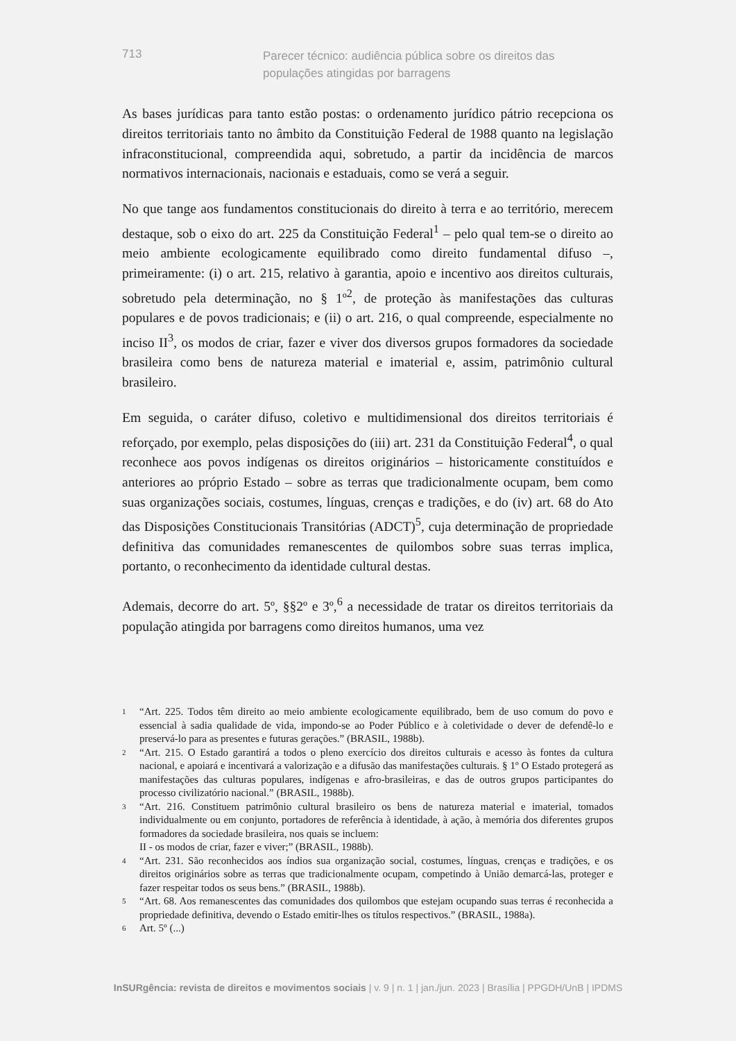713
Parecer técnico: audiência pública sobre os direitos das populações atingidas por barragens
As bases jurídicas para tanto estão postas: o ordenamento jurídico pátrio recepciona os direitos territoriais tanto no âmbito da Constituição Federal de 1988 quanto na legislação infraconstitucional, compreendida aqui, sobretudo, a partir da incidência de marcos normativos internacionais, nacionais e estaduais, como se verá a seguir.
No que tange aos fundamentos constitucionais do direito à terra e ao território, merecem destaque, sob o eixo do art. 225 da Constituição Federal<sup>1</sup> – pelo qual tem-se o direito ao meio ambiente ecologicamente equilibrado como direito fundamental difuso –, primeiramente: (i) o art. 215, relativo à garantia, apoio e incentivo aos direitos culturais, sobretudo pela determinação, no § 1º<sup>2</sup>, de proteção às manifestações das culturas populares e de povos tradicionais; e (ii) o art. 216, o qual compreende, especialmente no inciso II<sup>3</sup>, os modos de criar, fazer e viver dos diversos grupos formadores da sociedade brasileira como bens de natureza material e imaterial e, assim, patrimônio cultural brasileiro.
Em seguida, o caráter difuso, coletivo e multidimensional dos direitos territoriais é reforçado, por exemplo, pelas disposições do (iii) art. 231 da Constituição Federal<sup>4</sup>, o qual reconhece aos povos indígenas os direitos originários – historicamente constituídos e anteriores ao próprio Estado – sobre as terras que tradicionalmente ocupam, bem como suas organizações sociais, costumes, línguas, crenças e tradições, e do (iv) art. 68 do Ato das Disposições Constitucionais Transitórias (ADCT)<sup>5</sup>, cuja determinação de propriedade definitiva das comunidades remanescentes de quilombos sobre suas terras implica, portanto, o reconhecimento da identidade cultural destas.
Ademais, decorre do art. 5º, §§2º e 3º,<sup>6</sup> a necessidade de tratar os direitos territoriais da população atingida por barragens como direitos humanos, uma vez
1 “Art. 225. Todos têm direito ao meio ambiente ecologicamente equilibrado, bem de uso comum do povo e essencial à sadia qualidade de vida, impondo-se ao Poder Público e à coletividade o dever de defendê-lo e preservá-lo para as presentes e futuras gerações.” (BRASIL, 1988b).
2 “Art. 215. O Estado garantirá a todos o pleno exercício dos direitos culturais e acesso às fontes da cultura nacional, e apoiará e incentivará a valorização e a difusão das manifestações culturais. § 1º O Estado protegerá as manifestações das culturas populares, indígenas e afro-brasileiras, e das de outros grupos participantes do processo civilizatório nacional.” (BRASIL, 1988b).
3 “Art. 216. Constituem patrimônio cultural brasileiro os bens de natureza material e imaterial, tomados individualmente ou em conjunto, portadores de referência à identidade, à ação, à memória dos diferentes grupos formadores da sociedade brasileira, nos quais se incluem:
II - os modos de criar, fazer e viver;” (BRASIL, 1988b).
4 “Art. 231. São reconhecidos aos índios sua organização social, costumes, línguas, crenças e tradições, e os direitos originários sobre as terras que tradicionalmente ocupam, competindo à União demarcá-las, proteger e fazer respeitar todos os seus bens.” (BRASIL, 1988b).
5 “Art. 68. Aos remanescentes das comunidades dos quilombos que estejam ocupando suas terras é reconhecida a propriedade definitiva, devendo o Estado emitir-lhes os títulos respectivos.” (BRASIL, 1988a).
6 Art. 5º (...)
InSURgência: revista de direitos e movimentos sociais | v. 9 | n. 1 | jan./jun. 2023 | Brasília | PPGDH/UnB | IPDMS